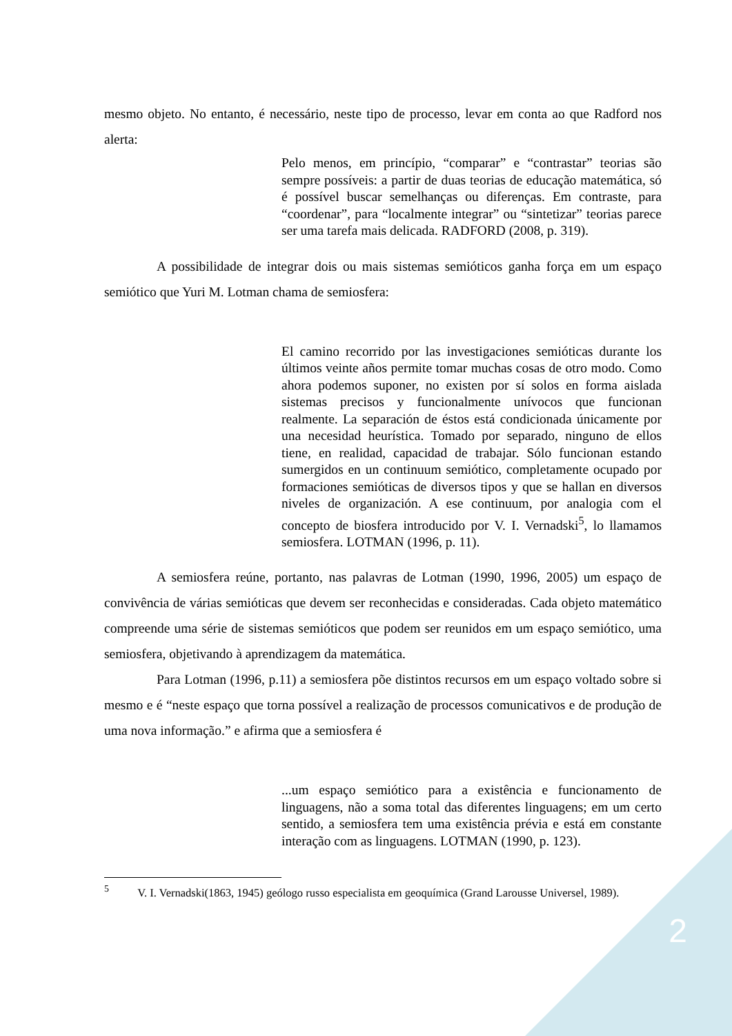mesmo objeto. No entanto, é necessário, neste tipo de processo, levar em conta ao que Radford nos alerta:
Pelo menos, em princípio, “comparar” e “contrastar” teorias são sempre possíveis: a partir de duas teorias de educação matemática, só é possível buscar semelhanças ou diferenças. Em contraste, para “coordenar”, para “localmente integrar” ou “sintetizar” teorias parece ser uma tarefa mais delicada. RADFORD (2008, p. 319).
A possibilidade de integrar dois ou mais sistemas semióticos ganha força em um espaço semiótico que Yuri M. Lotman chama de semiosfera:
El camino recorrido por las investigaciones semióticas durante los últimos veinte años permite tomar muchas cosas de otro modo. Como ahora podemos suponer, no existen por sí solos en forma aislada sistemas precisos y funcionalmente unívocos que funcionan realmente. La separación de éstos está condicionada únicamente por una necesidad heurística. Tomado por separado, ninguno de ellos tiene, en realidad, capacidad de trabajar. Sólo funcionan estando sumergidos en un continuum semiótico, completamente ocupado por formaciones semióticas de diversos tipos y que se hallan en diversos niveles de organización. A ese continuum, por analogia com el concepto de biosfera introducido por V. I. Vernadski<sup>5</sup>, lo llamamos semiosfera. LOTMAN (1996, p. 11).
A semiosfera reúne, portanto, nas palavras de Lotman (1990, 1996, 2005) um espaço de convivência de várias semióticas que devem ser reconhecidas e consideradas. Cada objeto matemático compreende uma série de sistemas semióticos que podem ser reunidos em um espaço semiótico, uma semiosfera, objetivando à aprendizagem da matemática.
Para Lotman (1996, p.11) a semiosfera põe distintos recursos em um espaço voltado sobre si mesmo e é “neste espaço que torna possível a realização de processos comunicativos e de produção de uma nova informação.” e afirma que a semiosfera é
...um espaço semiótico para a existência e funcionamento de linguagens, não a soma total das diferentes linguagens; em um certo sentido, a semiosfera tem uma existência prévia e está em constante interação com as linguagens. LOTMAN (1990, p. 123).
<sup>5</sup> V. I. Vernadski(1863, 1945) geólogo russo especialista em geoquímica (Grand Larousse Universel, 1989).
2